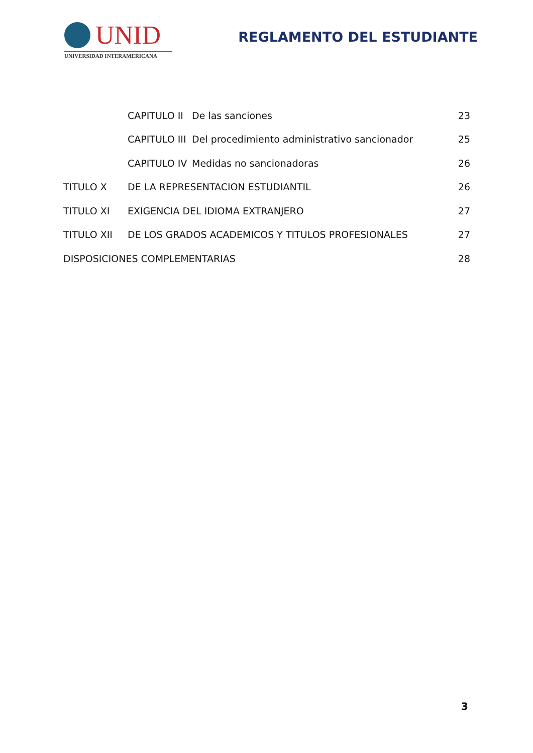UNID
UNIVERSIDAD INTERAMERICANA
REGLAMENTO DEL ESTUDIANTE
| | CAPITULO II | De las sanciones | 23 |
| | CAPITULO III | Del procedimiento administrativo sancionador | 25 |
| | CAPITULO IV | Medidas no sancionadoras | 26 |
| TITULO X | DE LA REPRESENTACION ESTUDIANTIL | | 26 |
| TITULO XI | EXIGENCIA DEL IDIOMA EXTRANJERO | | 27 |
| TITULO XII | DE LOS GRADOS ACADEMICOS Y TITULOS PROFESIONALES | | 27 |
| DISPOSICIONES COMPLEMENTARIAS | | | 28 |
3